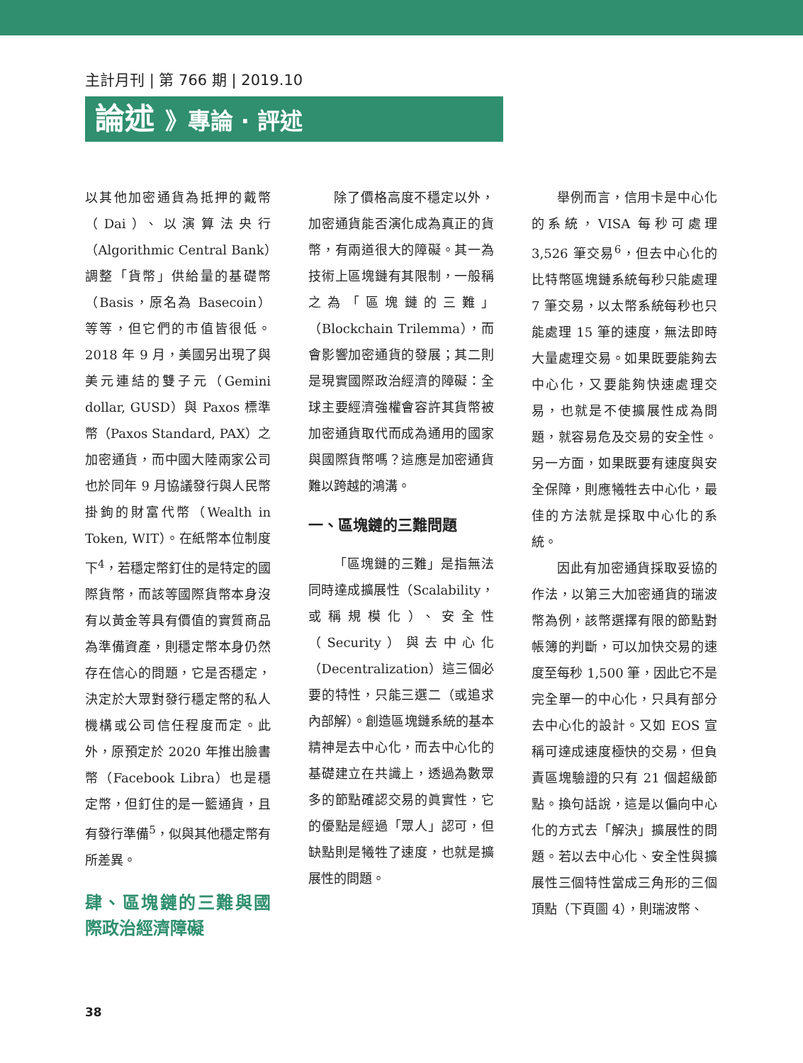主計月刊 | 第 766 期 | 2019.10
論述 》專論 · 評述
以其他加密通貨為抵押的戴幣（Dai）、以演算法央行（Algorithmic Central Bank）調整「貨幣」供給量的基礎幣（Basis，原名為 Basecoin）等等，但它們的市值皆很低。2018 年 9 月，美國另出現了與美元連結的雙子元（Gemini dollar, GUSD）與 Paxos 標準幣（Paxos Standard, PAX）之加密通貨，而中國大陸兩家公司也於同年 9 月協議發行與人民幣掛鉤的財富代幣（Wealth in Token, WIT）。在紙幣本位制度下<sup>4</sup>，若穩定幣釘住的是特定的國際貨幣，而該等國際貨幣本身沒有以黃金等具有價值的實質商品為準備資產，則穩定幣本身仍然存在信心的問題，它是否穩定，決定於大眾對發行穩定幣的私人機構或公司信任程度而定。此外，原預定於 2020 年推出臉書幣（Facebook Libra）也是穩定幣，但釘住的是一籃通貨，且有發行準備<sup>5</sup>，似與其他穩定幣有所差異。
肆、區塊鏈的三難與國際政治經濟障礙
除了價格高度不穩定以外，加密通貨能否演化成為真正的貨幣，有兩道很大的障礙。其一為技術上區塊鏈有其限制，一般稱之為「區塊鏈的三難」（Blockchain Trilemma），而會影響加密通貨的發展；其二則是現實國際政治經濟的障礙：全球主要經濟強權會容許其貨幣被加密通貨取代而成為通用的國家與國際貨幣嗎？這應是加密通貨難以跨越的鴻溝。
一、區塊鏈的三難問題
「區塊鏈的三難」是指無法同時達成擴展性（Scalability，或稱規模化）、安全性（Security）與去中心化（Decentralization）這三個必要的特性，只能三選二（或追求內部解）。創造區塊鏈系統的基本精神是去中心化，而去中心化的基礎建立在共識上，透過為數眾多的節點確認交易的眞實性，它的優點是經過「眾人」認可，但缺點則是犧牲了速度，也就是擴展性的問題。
舉例而言，信用卡是中心化的系統，VISA 每秒可處理 3,526 筆交易<sup>6</sup>，但去中心化的比特幣區塊鏈系統每秒只能處理 7 筆交易，以太幣系統每秒也只能處理 15 筆的速度，無法即時大量處理交易。如果既要能夠去中心化，又要能夠快速處理交易，也就是不使擴展性成為問題，就容易危及交易的安全性。另一方面，如果既要有速度與安全保障，則應犧牲去中心化，最佳的方法就是採取中心化的系統。
因此有加密通貨採取妥協的作法，以第三大加密通貨的瑞波幣為例，該幣選擇有限的節點對帳簿的判斷，可以加快交易的速度至每秒 1,500 筆，因此它不是完全單一的中心化，只具有部分去中心化的設計。又如 EOS 宣稱可達成速度極快的交易，但負責區塊驗證的只有 21 個超級節點。換句話說，這是以偏向中心化的方式去「解決」擴展性的問題。若以去中心化、安全性與擴展性三個特性當成三角形的三個頂點（下頁圖 4），則瑞波幣、
38